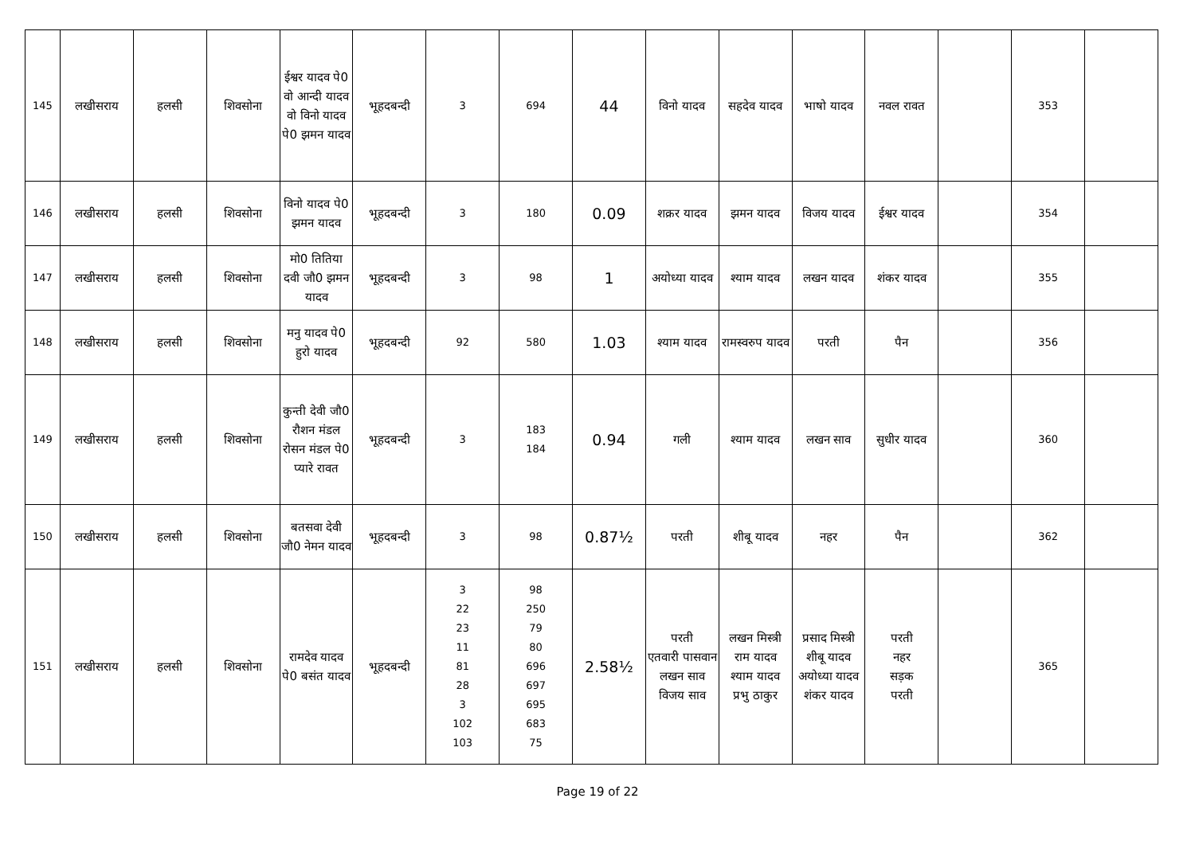| 145 | लखीसराय | हलसी | शिवसोना | ईश्वर यादव पे0 वो आन्दी यादव वो विनो यादव पे0 झमन यादव | भूहदबन्दी | 3 | 694 | 44 | विनो यादव | सहदेव यादव | भाषो यादव | नवल रावत | | 353 | |
| 146 | लखीसराय | हलसी | शिवसोना | विनो यादव पे0 झमन यादव | भूहदबन्दी | 3 | 180 | 0.09 | शक्रर यादव | झमन यादव | विजय यादव | ईश्वर यादव | | 354 | |
| 147 | लखीसराय | हलसी | शिवसोना | मो0 तितिया दवी जौ0 झमन यादव | भूहदबन्दी | 3 | 98 | 1 | अयोध्या यादव | श्याम यादव | लखन यादव | शंकर यादव | | 355 | |
| 148 | लखीसराय | हलसी | शिवसोना | मनु यादव पे0 हुरो यादव | भूहदबन्दी | 92 | 580 | 1.03 | श्याम यादव | रामस्वरुप यादव | परती | पैन | | 356 | |
| 149 | लखीसराय | हलसी | शिवसोना | कुन्ती देवी जौ0 रौशन मंडल रोसन मंडल पे0 प्यारे रावत | भूहदबन्दी | 3 | 183 184 | 0.94 | गली | श्याम यादव | लखन साव | सुधीर यादव | | 360 | |
| 150 | लखीसराय | हलसी | शिवसोना | बतसवा देवी जौ0 नेमन यादव | भूहदबन्दी | 3 | 98 | 0.87½ | परती | शीबू यादव | नहर | पैन | | 362 | |
| 151 | लखीसराय | हलसी | शिवसोना | रामदेव यादव पे0 बसंत यादव | भूहदबन्दी | 3 22 23 11 81 28 3 102 103 | 98 250 79 80 696 697 695 683 75 | 2.58½ | परती एतवारी पासवान लखन साव विजय साव | लखन मिस्त्री राम यादव श्याम यादव प्रभु ठाकुर | प्रसाद मिस्त्री शीबू यादव अयोध्या यादव शंकर यादव | परती नहर सड़क परती | | 365 | |
Page 19 of 22